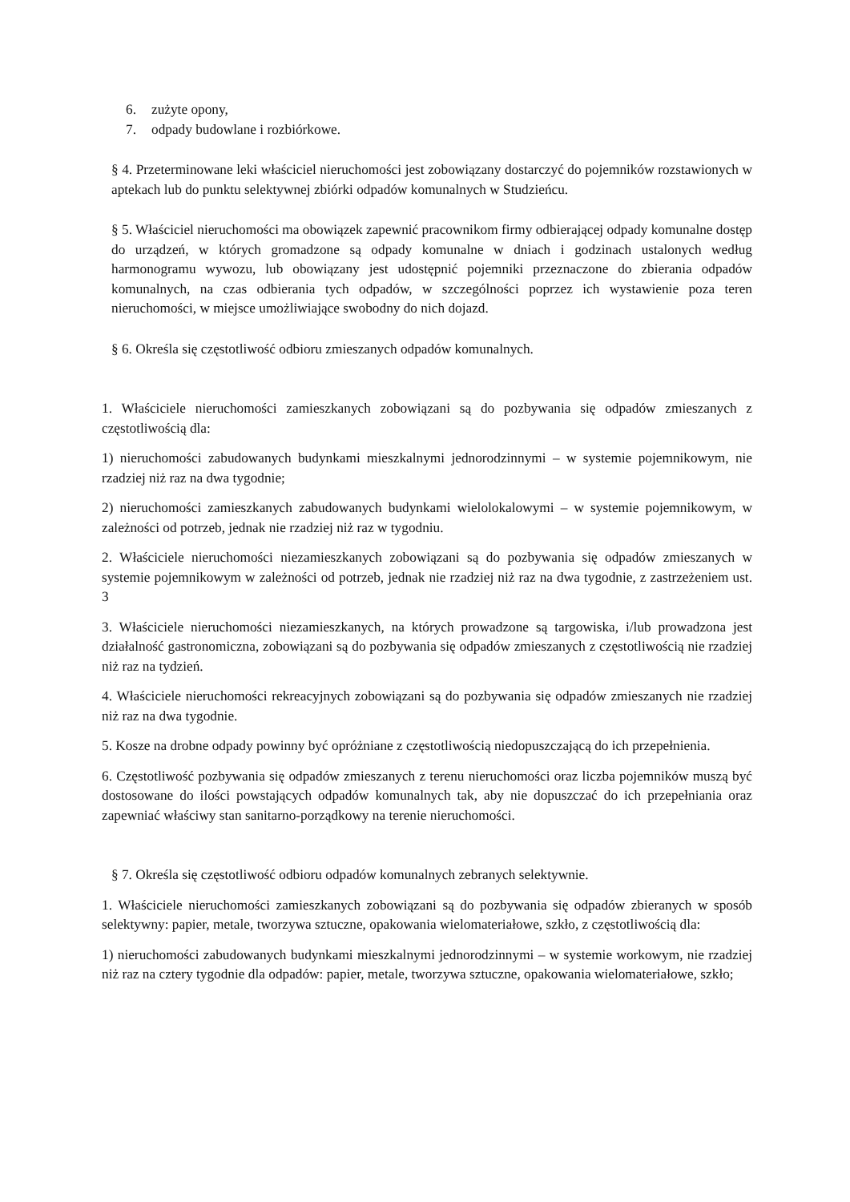6. zużyte opony,
7. odpady budowlane i rozbiórkowe.
§ 4. Przeterminowane leki właściciel nieruchomości jest zobowiązany dostarczyć do pojemników rozstawionych w aptekach lub do punktu selektywnej zbiórki odpadów komunalnych w Studzieńcu.
§ 5. Właściciel nieruchomości ma obowiązek zapewnić pracownikom firmy odbierającej odpady komunalne dostęp do urządzeń, w których gromadzone są odpady komunalne w dniach i godzinach ustalonych według harmonogramu wywozu, lub obowiązany jest udostępnić pojemniki przeznaczone do zbierania odpadów komunalnych, na czas odbierania tych odpadów, w szczególności poprzez ich wystawienie poza teren nieruchomości, w miejsce umożliwiające swobodny do nich dojazd.
§ 6. Określa się częstotliwość odbioru zmieszanych odpadów komunalnych.
1. Właściciele nieruchomości zamieszkanych zobowiązani są do pozbywania się odpadów zmieszanych z częstotliwością dla:
1) nieruchomości zabudowanych budynkami mieszkalnymi jednorodzinnymi – w systemie pojemnikowym, nie rzadziej niż raz na dwa tygodnie;
2) nieruchomości zamieszkanych zabudowanych budynkami wielolokalowymi – w systemie pojemnikowym, w zależności od potrzeb, jednak nie rzadziej niż raz w tygodniu.
2. Właściciele nieruchomości niezamieszkanych zobowiązani są do pozbywania się odpadów zmieszanych w systemie pojemnikowym w zależności od potrzeb, jednak nie rzadziej niż raz na dwa tygodnie, z zastrzeżeniem ust. 3
3. Właściciele nieruchomości niezamieszkanych, na których prowadzone są targowiska, i/lub prowadzona jest działalność gastronomiczna, zobowiązani są do pozbywania się odpadów zmieszanych z częstotliwością nie rzadziej niż raz na tydzień.
4. Właściciele nieruchomości rekreacyjnych zobowiązani są do pozbywania się odpadów zmieszanych nie rzadziej niż raz na dwa tygodnie.
5. Kosze na drobne odpady powinny być opróżniane z częstotliwością niedopuszczającą do ich przepełnienia.
6. Częstotliwość pozbywania się odpadów zmieszanych z terenu nieruchomości oraz liczba pojemników muszą być dostosowane do ilości powstających odpadów komunalnych tak, aby nie dopuszczać do ich przepełniania oraz zapewniać właściwy stan sanitarno-porządkowy na terenie nieruchomości.
§ 7. Określa się częstotliwość odbioru odpadów komunalnych zebranych selektywnie.
1. Właściciele nieruchomości zamieszkanych zobowiązani są do pozbywania się odpadów zbieranych w sposób selektywny: papier, metale, tworzywa sztuczne, opakowania wielomateriałowe, szkło, z częstotliwością dla:
1) nieruchomości zabudowanych budynkami mieszkalnymi jednorodzinnymi – w systemie workowym, nie rzadziej niż raz na cztery tygodnie dla odpadów: papier, metale, tworzywa sztuczne, opakowania wielomateriałowe, szkło;